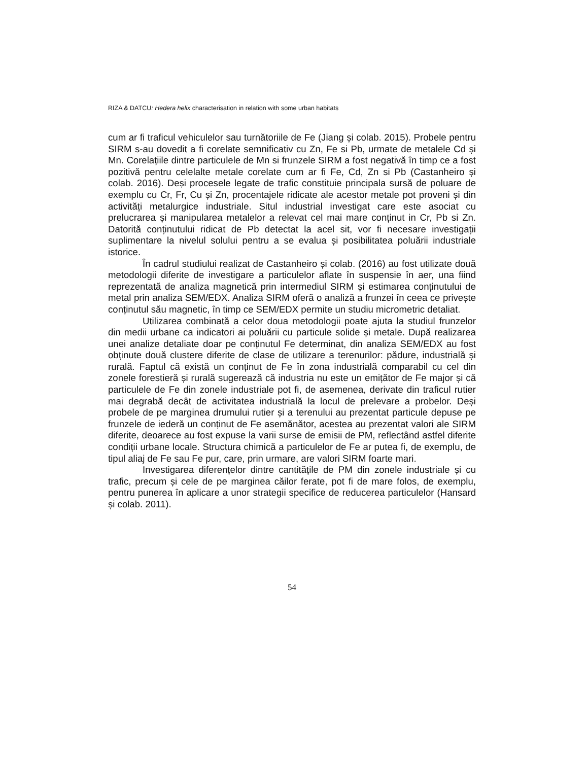RIZA & DATCU: Hedera helix characterisation in relation with some urban habitats
cum ar fi traficul vehiculelor sau turnătoriile de Fe (Jiang și colab. 2015). Probele pentru SIRM s-au dovedit a fi corelate semnificativ cu Zn, Fe si Pb, urmate de metalele Cd și Mn. Corelațiile dintre particulele de Mn si frunzele SIRM a fost negativă în timp ce a fost pozitivă pentru celelalte metale corelate cum ar fi Fe, Cd, Zn si Pb (Castanheiro și colab. 2016). Deși procesele legate de trafic constituie principala sursă de poluare de exemplu cu Cr, Fr, Cu și Zn, procentajele ridicate ale acestor metale pot proveni și din activități metalurgice industriale. Situl industrial investigat care este asociat cu prelucrarea și manipularea metalelor a relevat cel mai mare conținut in Cr, Pb si Zn. Datorită conținutului ridicat de Pb detectat la acel sit, vor fi necesare investigații suplimentare la nivelul solului pentru a se evalua și posibilitatea poluării industriale istorice.
În cadrul studiului realizat de Castanheiro și colab. (2016) au fost utilizate două metodologii diferite de investigare a particulelor aflate în suspensie în aer, una fiind reprezentată de analiza magnetică prin intermediul SIRM și estimarea conținutului de metal prin analiza SEM/EDX. Analiza SIRM oferă o analiză a frunzei în ceea ce privește conținutul său magnetic, în timp ce SEM/EDX permite un studiu micrometric detaliat.
Utilizarea combinată a celor doua metodologii poate ajuta la studiul frunzelor din medii urbane ca indicatori ai poluării cu particule solide și metale. După realizarea unei analize detaliate doar pe conținutul Fe determinat, din analiza SEM/EDX au fost obținute două clustere diferite de clase de utilizare a terenurilor: pădure, industrială și rurală. Faptul că există un conținut de Fe în zona industrială comparabil cu cel din zonele forestieră și rurală sugerează că industria nu este un emițător de Fe major și că particulele de Fe din zonele industriale pot fi, de asemenea, derivate din traficul rutier mai degrabă decât de activitatea industrială la locul de prelevare a probelor. Deși probele de pe marginea drumului rutier și a terenului au prezentat particule depuse pe frunzele de iederă un conținut de Fe asemănător, acestea au prezentat valori ale SIRM diferite, deoarece au fost expuse la varii surse de emisii de PM, reflectând astfel diferite condiții urbane locale. Structura chimică a particulelor de Fe ar putea fi, de exemplu, de tipul aliaj de Fe sau Fe pur, care, prin urmare, are valori SIRM foarte mari.
Investigarea diferențelor dintre cantitățile de PM din zonele industriale și cu trafic, precum și cele de pe marginea căilor ferate, pot fi de mare folos, de exemplu, pentru punerea în aplicare a unor strategii specifice de reducerea particulelor (Hansard și colab. 2011).
54